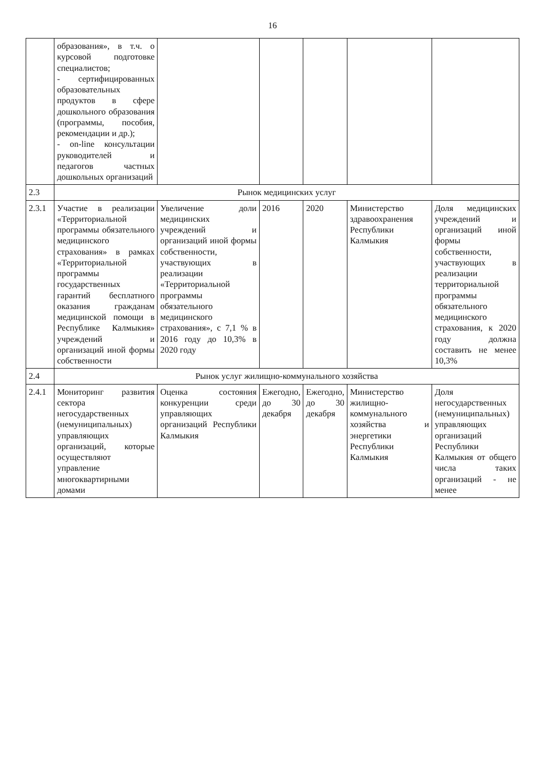16
| | образования», в т.ч. о курсовой подготовке специалистов; - сертифицированных образовательных продуктов в сфере дошкольного образования (программы, пособия, рекомендации и др.); - on-line консультации руководителей и педагогов частных дошкольных организаций | | | | | |
| 2.3 | Рынок медицинских услуг | | | | | |
| 2.3.1 | Участие в реализации «Территориальной программы обязательного медицинского страхования» в рамках «Территориальной программы государственных гарантий бесплатного оказания гражданам медицинской помощи в Республике Калмыкия» учреждений и организаций иной формы собственности | Увеличение доли медицинских учреждений и организаций иной формы собственности, участвующих в реализации «Территориальной программы обязательного медицинского страхования», с 7,1 % в 2016 году до 10,3% в 2020 году | 2016 | 2020 | Министерство здравоохранения Республики Калмыкия | Доля медицинских учреждений и организаций иной формы собственности, участвующих в реализации территориальной программы обязательного медицинского страхования, к 2020 году должна составить не менее 10,3% |
| 2.4 | Рынок услуг жилищно-коммунального хозяйства | | | | | |
| 2.4.1 | Мониторинг развития сектора негосударственных (немуниципальных) управляющих организаций, которые осуществляют управление многоквартирными домами | Оценка состояния конкуренции среди управляющих организаций Республики Калмыкия | Ежегодно, до 30 декабря | Ежегодно, до 30 декабря | Министерство жилищно-коммунального хозяйства и энергетики Республики Калмыкия | Доля негосударственных (немуниципальных) управляющих организаций Республики Калмыкия от общего числа таких организаций - не менее |